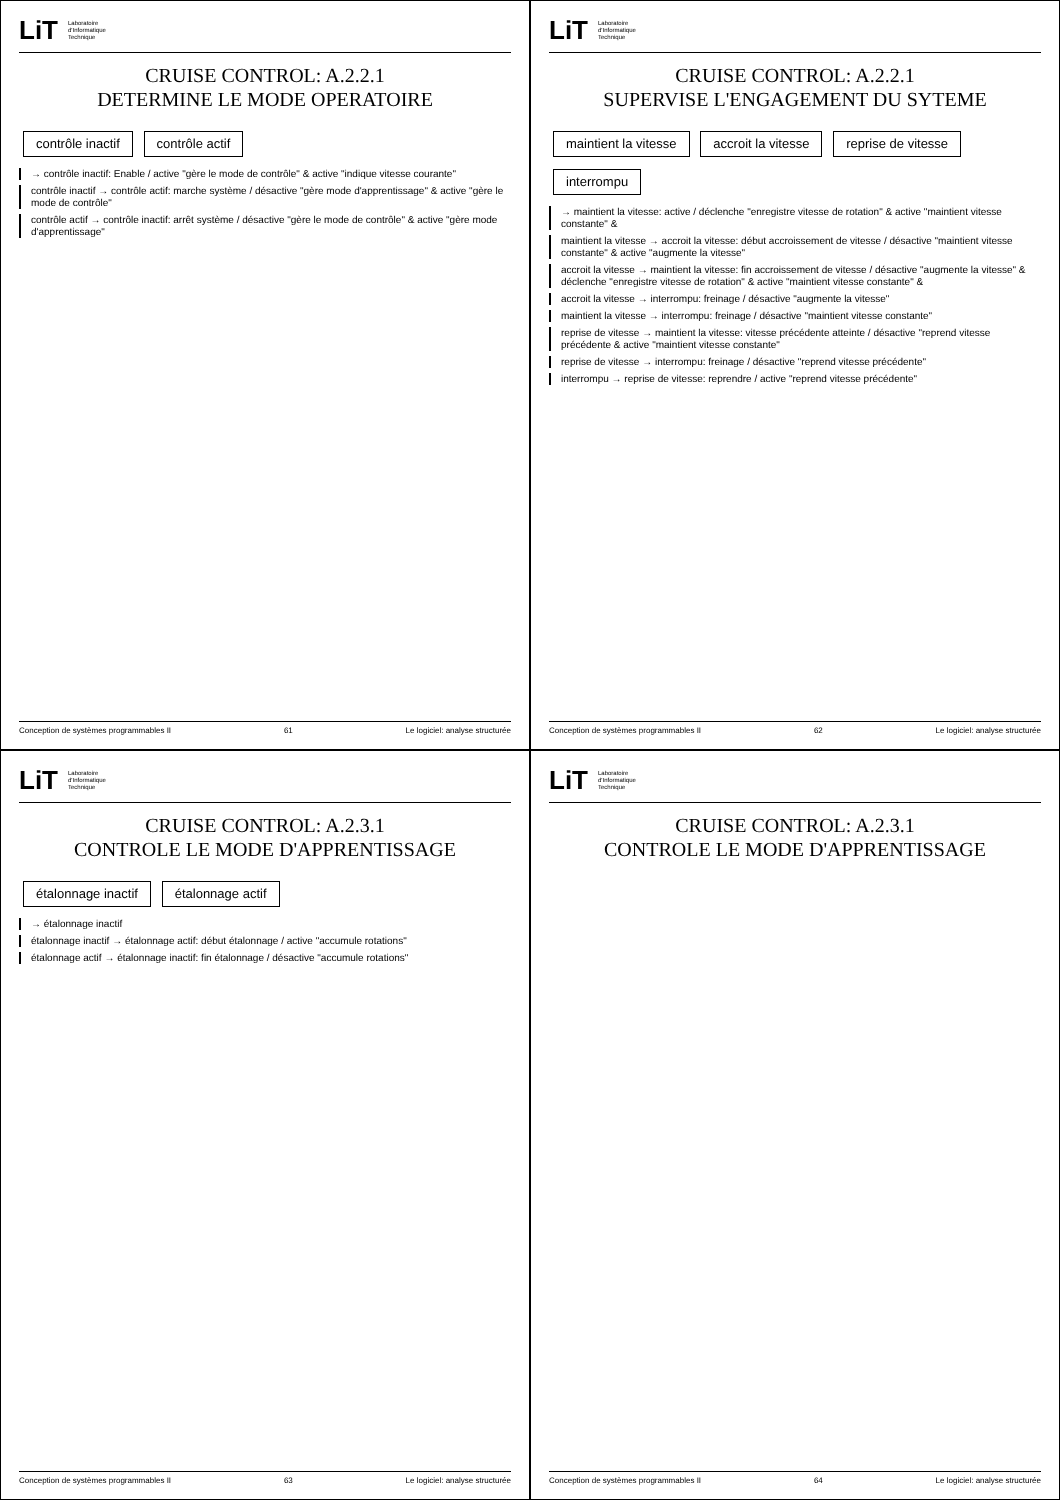LiT Laboratoire
d'Informatique
Technique
CRUISE CONTROL: A.2.2.1
DETERMINE LE MODE OPERATOIRE
contrôle inactif contrôle actif
→ contrôle inactif: Enable / active "gère le mode de contrôle" & active "indique vitesse courante"
contrôle inactif → contrôle actif: marche système / désactive "gère mode d'apprentissage" & active "gère le mode de contrôle"
contrôle actif → contrôle inactif: arrêt système / désactive "gère le mode de contrôle" & active "gère mode d'apprentissage"
Conception de systèmes programmables II 61 Le logiciel: analyse structurée
LiT Laboratoire
d'Informatique
Technique
CRUISE CONTROL: A.2.2.1
SUPERVISE L'ENGAGEMENT DU SYTEME
maintient la vitesse accroit la vitesse reprise de vitesse interrompu
→ maintient la vitesse: active / déclenche "enregistre vitesse de rotation" & active "maintient vitesse constante" &
maintient la vitesse → accroit la vitesse: début accroissement de vitesse / désactive "maintient vitesse constante" & active "augmente la vitesse"
accroit la vitesse → maintient la vitesse: fin accroissement de vitesse / désactive "augmente la vitesse" & déclenche "enregistre vitesse de rotation" & active "maintient vitesse constante" &
accroit la vitesse → interrompu: freinage / désactive "augmente la vitesse"
maintient la vitesse → interrompu: freinage / désactive "maintient vitesse constante"
reprise de vitesse → maintient la vitesse: vitesse précédente atteinte / désactive "reprend vitesse précédente & active "maintient vitesse constante"
reprise de vitesse → interrompu: freinage / désactive "reprend vitesse précédente"
interrompu → reprise de vitesse: reprendre / active "reprend vitesse précédente"
Conception de systèmes programmables II 62 Le logiciel: analyse structurée
LiT Laboratoire
d'Informatique
Technique
CRUISE CONTROL: A.2.3.1
CONTROLE LE MODE D'APPRENTISSAGE
étalonnage inactif étalonnage actif
→ étalonnage inactif
étalonnage inactif → étalonnage actif: début étalonnage / active "accumule rotations"
étalonnage actif → étalonnage inactif: fin étalonnage / désactive "accumule rotations"
Conception de systèmes programmables II 63 Le logiciel: analyse structurée
LiT Laboratoire
d'Informatique
Technique
CRUISE CONTROL: A.2.3.1
CONTROLE LE MODE D'APPRENTISSAGE
Conception de systèmes programmables II 64 Le logiciel: analyse structurée